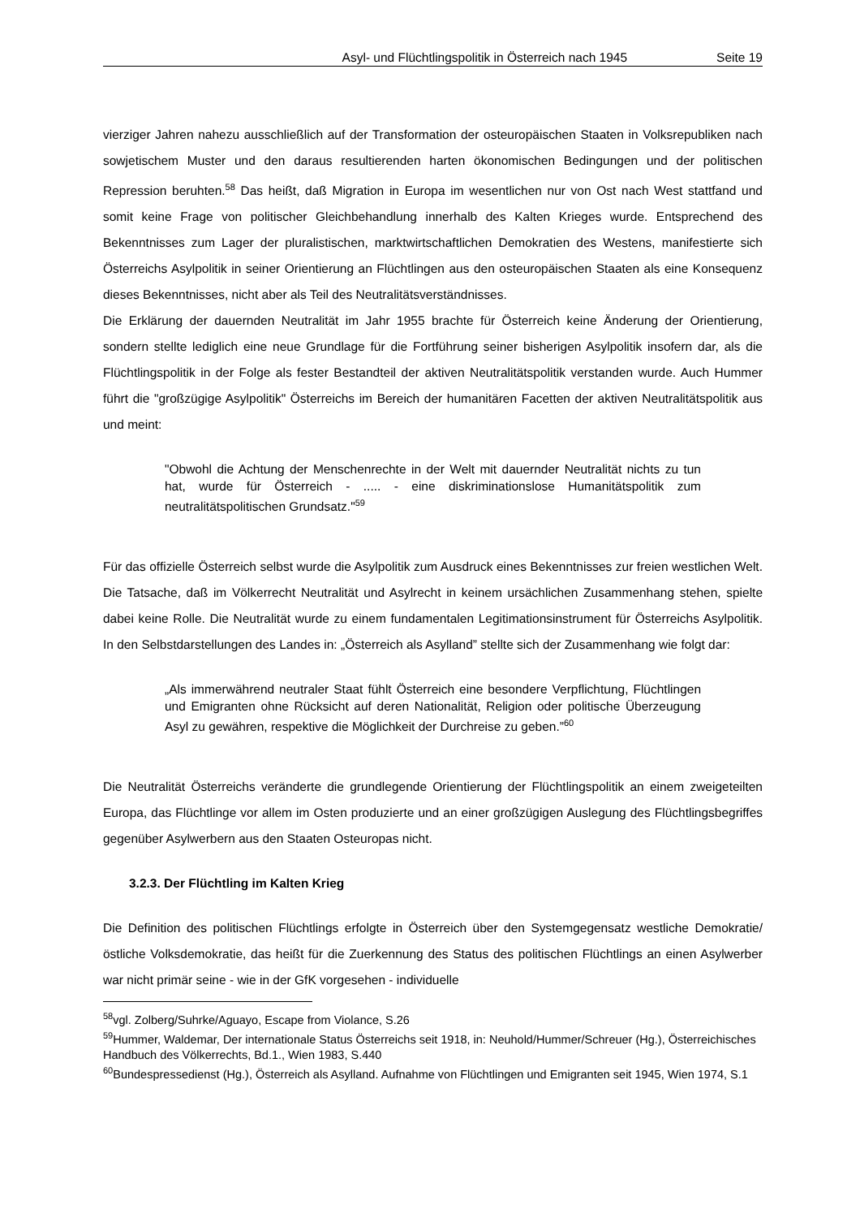Asyl- und Flüchtlingspolitik in Österreich nach 1945 Seite 19
vierziger Jahren nahezu ausschließlich auf der Transformation der osteuropäischen Staaten in Volksrepubliken nach sowjetischem Muster und den daraus resultierenden harten ökonomischen Bedingungen und der politischen Repression beruhten.<sup>58</sup> Das heißt, daß Migration in Europa im wesentlichen nur von Ost nach West stattfand und somit keine Frage von politischer Gleichbehandlung innerhalb des Kalten Krieges wurde. Entsprechend des Bekenntnisses zum Lager der pluralistischen, marktwirtschaftlichen Demokratien des Westens, manifestierte sich Österreichs Asylpolitik in seiner Orientierung an Flüchtlingen aus den osteuropäischen Staaten als eine Konsequenz dieses Bekenntnisses, nicht aber als Teil des Neutralitätsverständnisses.
Die Erklärung der dauernden Neutralität im Jahr 1955 brachte für Österreich keine Änderung der Orientierung, sondern stellte lediglich eine neue Grundlage für die Fortführung seiner bisherigen Asylpolitik insofern dar, als die Flüchtlingspolitik in der Folge als fester Bestandteil der aktiven Neutralitätspolitik verstanden wurde. Auch Hummer führt die "großzügige Asylpolitik" Österreichs im Bereich der humanitären Facetten der aktiven Neutralitätspolitik aus und meint:
"Obwohl die Achtung der Menschenrechte in der Welt mit dauernder Neutralität nichts zu tun hat, wurde für Österreich - ..... - eine diskriminationslose Humanitätspolitik zum neutralitätspolitischen Grundsatz."<sup>59</sup>
Für das offizielle Österreich selbst wurde die Asylpolitik zum Ausdruck eines Bekenntnisses zur freien westlichen Welt. Die Tatsache, daß im Völkerrecht Neutralität und Asylrecht in keinem ursächlichen Zusammenhang stehen, spielte dabei keine Rolle. Die Neutralität wurde zu einem fundamentalen Legitimationsinstrument für Österreichs Asylpolitik. In den Selbstdarstellungen des Landes in: „Österreich als Asylland” stellte sich der Zusammenhang wie folgt dar:
„Als immerwährend neutraler Staat fühlt Österreich eine besondere Verpflichtung, Flüchtlingen und Emigranten ohne Rücksicht auf deren Nationalität, Religion oder politische Überzeugung Asyl zu gewähren, respektive die Möglichkeit der Durchreise zu geben.”<sup>60</sup>
Die Neutralität Österreichs veränderte die grundlegende Orientierung der Flüchtlingspolitik an einem zweigeteilten Europa, das Flüchtlinge vor allem im Osten produzierte und an einer großzügigen Auslegung des Flüchtlingsbegriffes gegenüber Asylwerbern aus den Staaten Osteuropas nicht.
3.2.3. Der Flüchtling im Kalten Krieg
Die Definition des politischen Flüchtlings erfolgte in Österreich über den Systemgegensatz westliche Demokratie/östliche Volksdemokratie, das heißt für die Zuerkennung des Status des politischen Flüchtlings an einen Asylwerber war nicht primär seine - wie in der GfK vorgesehen - individuelle
<sup>58</sup> vgl. Zolberg/Suhrke/Aguayo, Escape from Violance, S.26
<sup>59</sup> Hummer, Waldemar, Der internationale Status Österreichs seit 1918, in: Neuhold/Hummer/Schreuer (Hg.), Österreichisches Handbuch des Völkerrechts, Bd.1., Wien 1983, S.440
<sup>60</sup> Bundespressedienst (Hg.), Österreich als Asylland. Aufnahme von Flüchtlingen und Emigranten seit 1945, Wien 1974, S.1